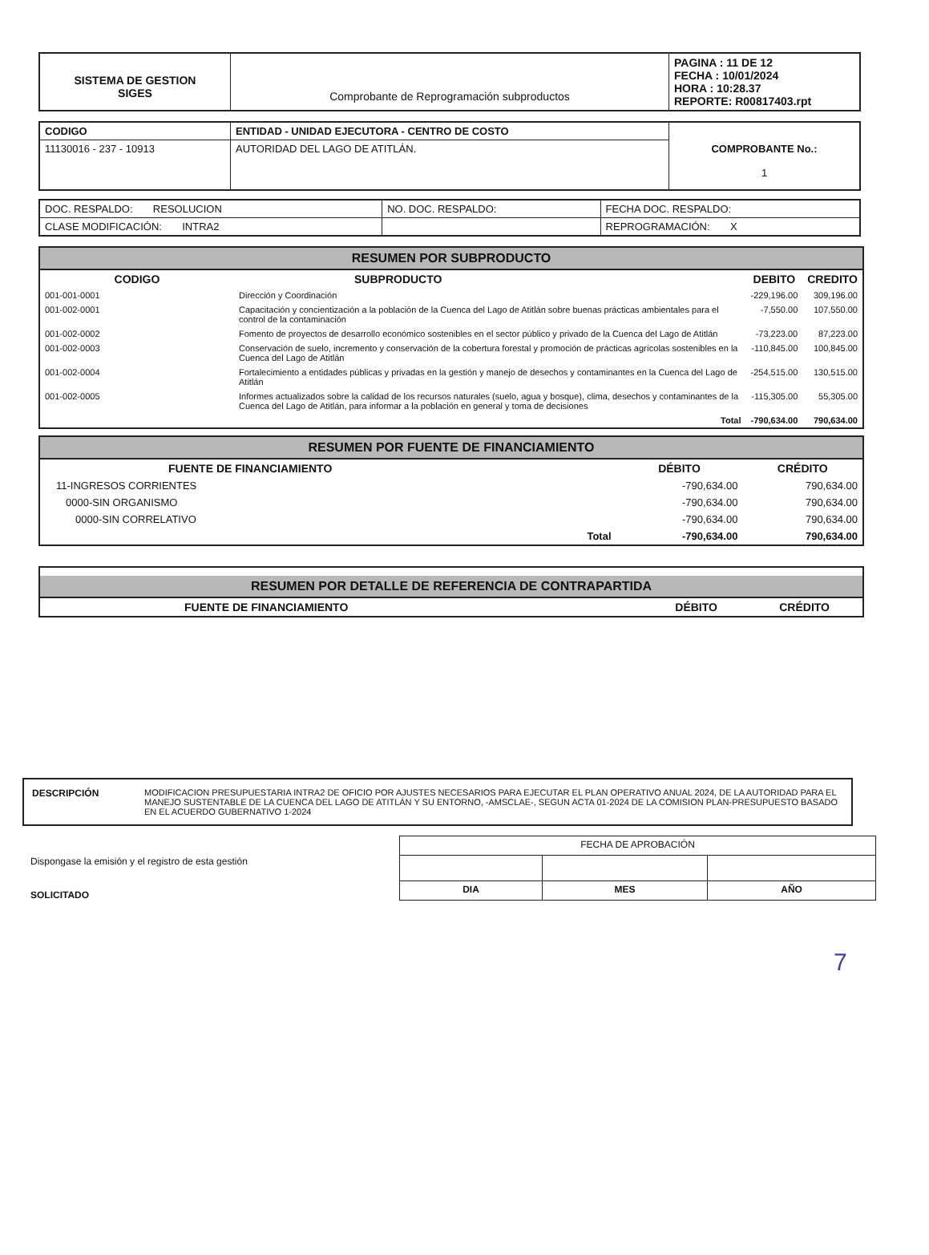| SISTEMA DE GESTION SIGES | Comprobante de Reprogramación subproductos | PAGINA : 11 DE 12 FECHA : 10/01/2024 HORA : 10:28.37 REPORTE: R00817403.rpt |
| CODIGO | ENTIDAD - UNIDAD EJECUTORA - CENTRO DE COSTO | COMPROBANTE No.: 1 |
| 11130016 - 237 - 10913 | AUTORIDAD DEL LAGO DE ATITLÁN. | |
| DOC. RESPALDO: RESOLUCION | NO. DOC. RESPALDO: | FECHA DOC. RESPALDO: |
| CLASE MODIFICACIÓN: INTRA2 | | REPROGRAMACIÓN: X |
RESUMEN POR SUBPRODUCTO
| CODIGO | SUBPRODUCTO | DEBITO | CREDITO |
| --- | --- | --- | --- |
| 001-001-0001 | Dirección y Coordinación | -229,196.00 | 309,196.00 |
| 001-002-0001 | Capacitación y concientización a la población de la Cuenca del Lago de Atitlán sobre buenas prácticas ambientales para el control de la contaminación | -7,550.00 | 107,550.00 |
| 001-002-0002 | Fomento de proyectos de desarrollo económico sostenibles en el sector público y privado de la Cuenca del Lago de Atitlán | -73,223.00 | 87,223.00 |
| 001-002-0003 | Conservación de suelo, incremento y conservación de la cobertura forestal y promoción de prácticas agrícolas sostenibles en la Cuenca del Lago de Atitlán | -110,845.00 | 100,845.00 |
| 001-002-0004 | Fortalecimiento a entidades públicas y privadas en la gestión y manejo de desechos y contaminantes en la Cuenca del Lago de Atitlán | -254,515.00 | 130,515.00 |
| 001-002-0005 | Informes actualizados sobre la calidad de los recursos naturales (suelo, agua y bosque), clima, desechos y contaminantes de la Cuenca del Lago de Atitlán, para informar a la población en general y toma de decisiones | -115,305.00 | 55,305.00 |
| | Total | -790,634.00 | 790,634.00 |
RESUMEN POR FUENTE DE FINANCIAMIENTO
| FUENTE DE FINANCIAMIENTO | DÉBITO | CRÉDITO |
| --- | --- | --- |
| 11-INGRESOS CORRIENTES | -790,634.00 | 790,634.00 |
| 0000-SIN ORGANISMO | -790,634.00 | 790,634.00 |
| 0000-SIN CORRELATIVO | -790,634.00 | 790,634.00 |
| Total | -790,634.00 | 790,634.00 |
RESUMEN POR DETALLE DE REFERENCIA DE CONTRAPARTIDA
| FUENTE DE FINANCIAMIENTO | DÉBITO | CRÉDITO |
| --- | --- | --- |
| DESCRIPCIÓN | MODIFICACION PRESUPUESTARIA INTRA2 DE OFICIO POR AJUSTES NECESARIOS PARA EJECUTAR EL PLAN OPERATIVO ANUAL 2024, DE LA AUTORIDAD PARA EL MANEJO SUSTENTABLE DE LA CUENCA DEL LAGO DE ATITLÁN Y SU ENTORNO, -AMSCLAE-, SEGUN ACTA 01-2024 DE LA COMISION PLAN-PRESUPUESTO BASADO EN EL ACUERDO GUBERNATIVO 1-2024 |
Dispongase la emisión y el registro de esta gestión
SOLICITADO
| FECHA DE APROBACIÓN | | |
| DIA | MES | AÑO |
7